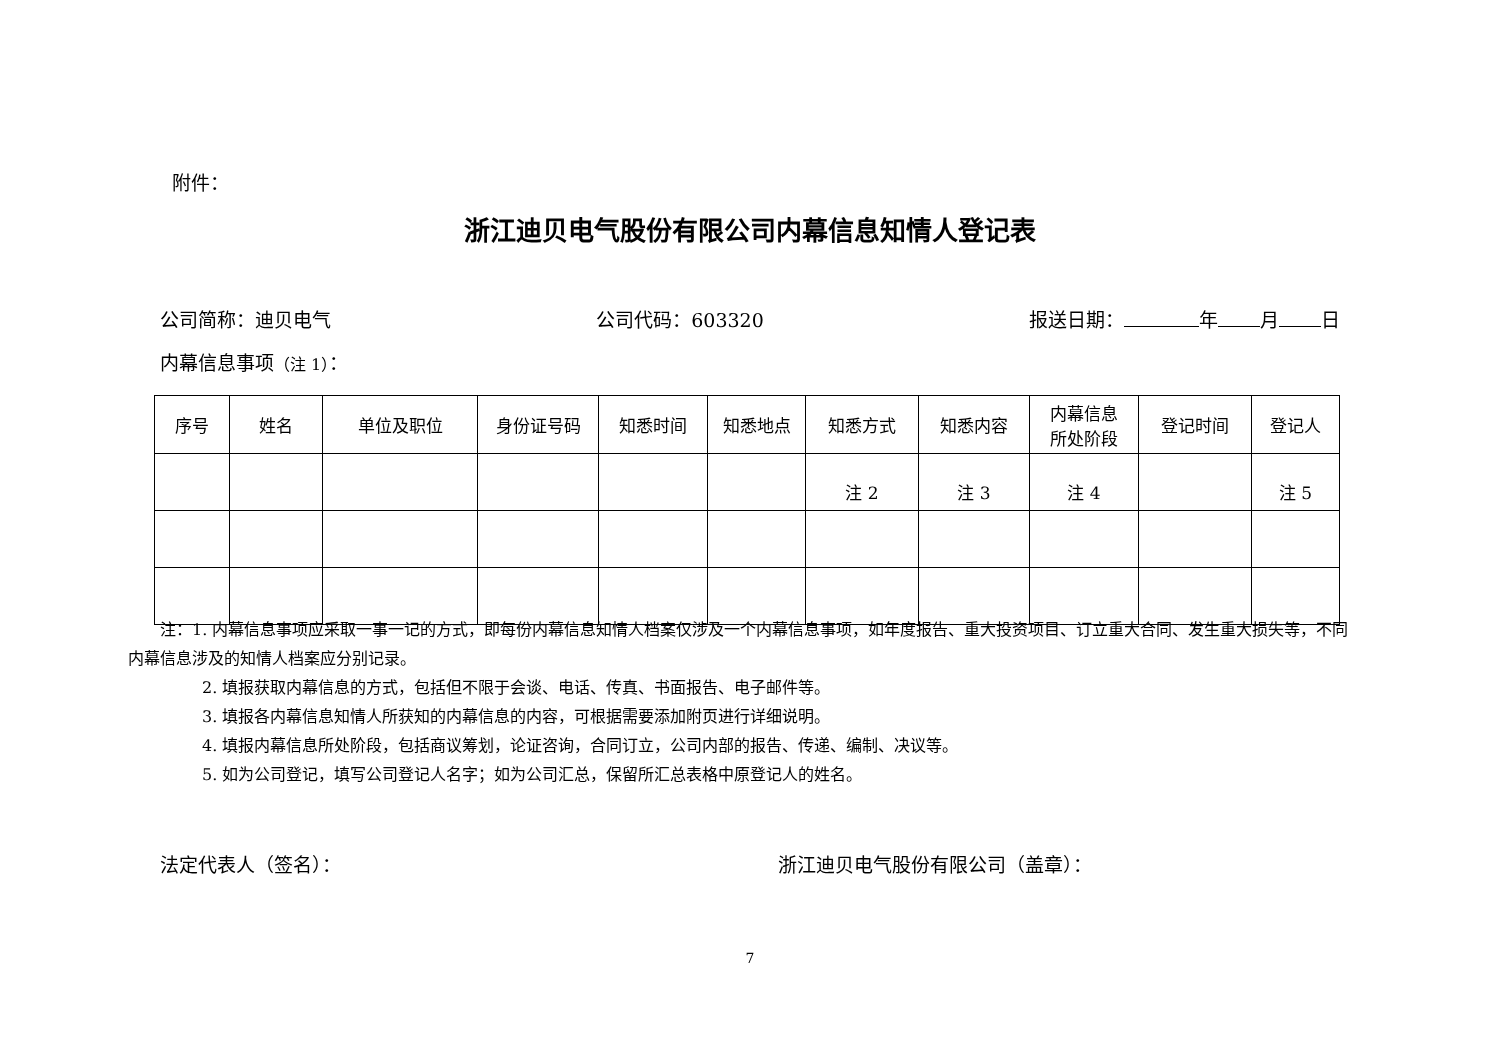附件：
浙江迪贝电气股份有限公司内幕信息知情人登记表
公司简称：迪贝电气 公司代码：603320 报送日期： 年 月 日
内幕信息事项（注 1）：
| 序号 | 姓名 | 单位及职位 | 身份证号码 | 知悉时间 | 知悉地点 | 知悉方式 | 知悉内容 | 内幕信息 所处阶段 | 登记时间 | 登记人 |
| --- | --- | --- | --- | --- | --- | --- | --- | --- | --- | --- |
| | | | | | | 注 2 | 注 3 | 注 4 | | 注 5 |
注：1. 内幕信息事项应采取一事一记的方式，即每份内幕信息知情人档案仅涉及一个内幕信息事项，如年度报告、重大投资项目、订立重大合同、发生重大损失等，不同内幕信息涉及的知情人档案应分别记录。
2. 填报获取内幕信息的方式，包括但不限于会谈、电话、传真、书面报告、电子邮件等。
3. 填报各内幕信息知情人所获知的内幕信息的内容，可根据需要添加附页进行详细说明。
4. 填报内幕信息所处阶段，包括商议筹划，论证咨询，合同订立，公司内部的报告、传递、编制、决议等。
5. 如为公司登记，填写公司登记人名字；如为公司汇总，保留所汇总表格中原登记人的姓名。
法定代表人（签名）： 浙江迪贝电气股份有限公司（盖章）：
7